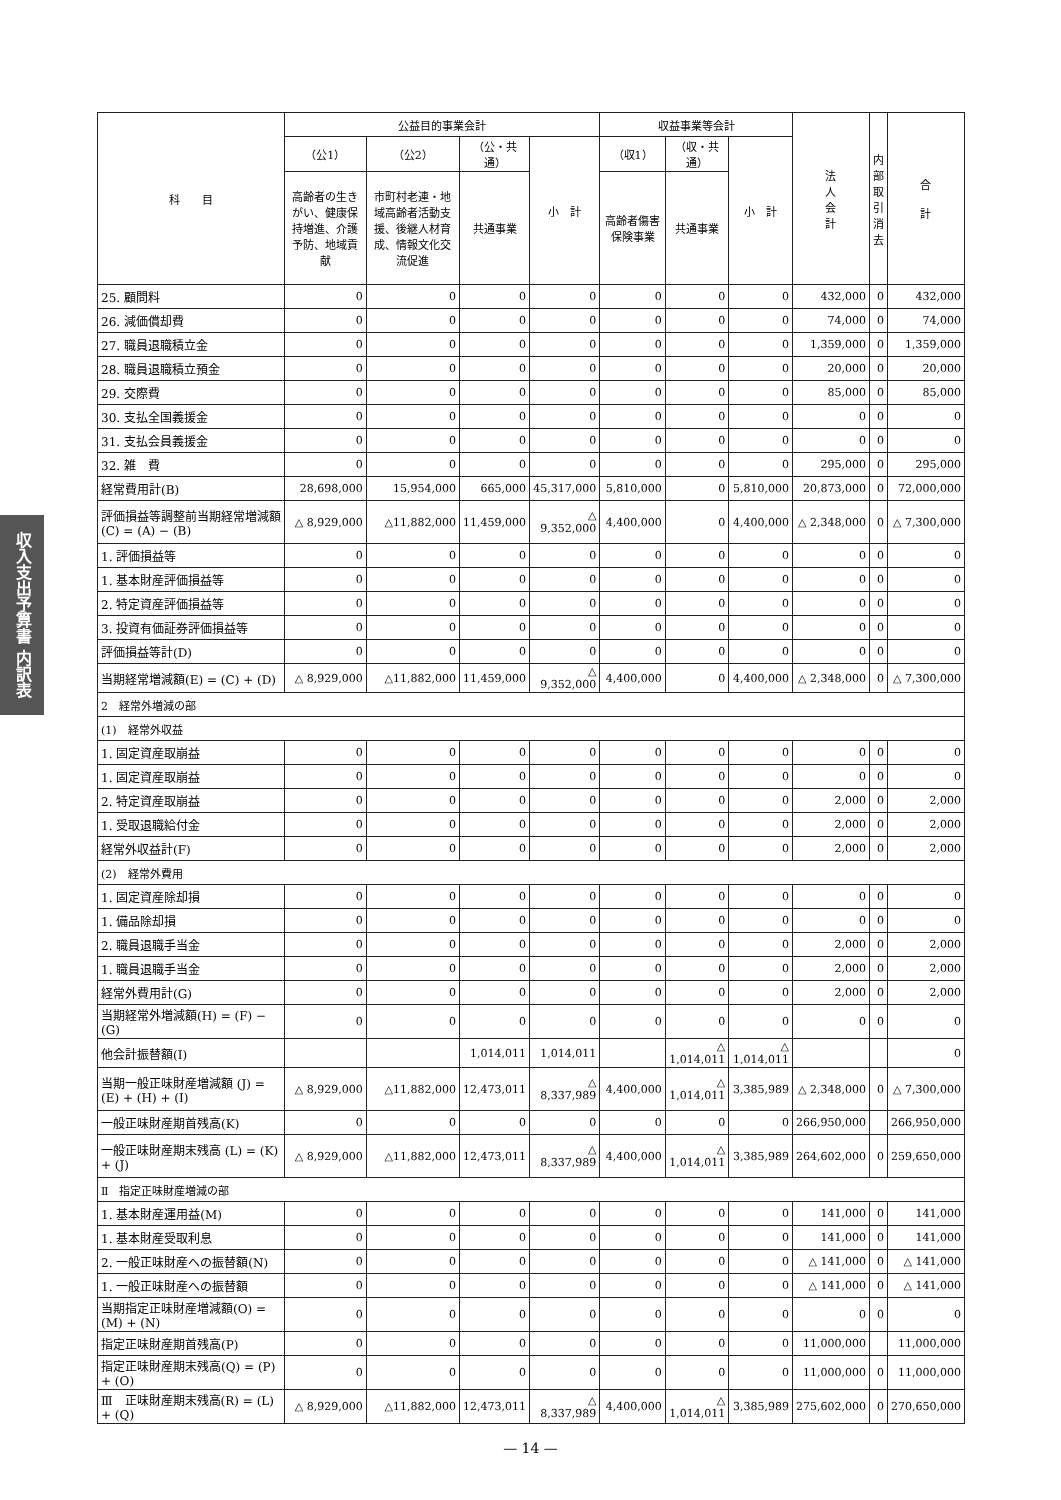収入支出予算書 内訳表
| 科 目 | 公益目的事業会計 | | | | 収益事業等会計 | | | 法 人 会 計 | 内 部 取 引 消 去 | 合 計 |
| --- | --- | --- | --- | --- | --- | --- | --- | --- | --- | --- |
| | （公1） | （公2） | （公・共通） | 小 計 | （収1） | （収・共通） | 小 計 | | | |
| | 高齢者の生きがい、健康保持増進、介護予防、地域貢献 | 市町村老連・地域高齢者活動支援、後継人材育成、情報文化交流促進 | 共通事業 | | 高齢者傷害保険事業 | 共通事業 | | | | |
| 25. 顧問料 | 0 | 0 | 0 | 0 | 0 | 0 | 0 | 432,000 | 0 | 432,000 |
| 26. 減価償却費 | 0 | 0 | 0 | 0 | 0 | 0 | 0 | 74,000 | 0 | 74,000 |
| 27. 職員退職積立金 | 0 | 0 | 0 | 0 | 0 | 0 | 0 | 1,359,000 | 0 | 1,359,000 |
| 28. 職員退職積立預金 | 0 | 0 | 0 | 0 | 0 | 0 | 0 | 20,000 | 0 | 20,000 |
| 29. 交際費 | 0 | 0 | 0 | 0 | 0 | 0 | 0 | 85,000 | 0 | 85,000 |
| 30. 支払全国義援金 | 0 | 0 | 0 | 0 | 0 | 0 | 0 | 0 | 0 | 0 |
| 31. 支払会員義援金 | 0 | 0 | 0 | 0 | 0 | 0 | 0 | 0 | 0 | 0 |
| 32. 雑 費 | 0 | 0 | 0 | 0 | 0 | 0 | 0 | 295,000 | 0 | 295,000 |
| 経常費用計(B) | 28,698,000 | 15,954,000 | 665,000 | 45,317,000 | 5,810,000 | 0 | 5,810,000 | 20,873,000 | 0 | 72,000,000 |
| 評価損益等調整前当期経常増減額(C) = (A) − (B) | △ 8,929,000 | △11,882,000 | 11,459,000 | △ 9,352,000 | 4,400,000 | 0 | 4,400,000 | △ 2,348,000 | 0 | △ 7,300,000 |
| 1. 評価損益等 | 0 | 0 | 0 | 0 | 0 | 0 | 0 | 0 | 0 | 0 |
| 1. 基本財産評価損益等 | 0 | 0 | 0 | 0 | 0 | 0 | 0 | 0 | 0 | 0 |
| 2. 特定資産評価損益等 | 0 | 0 | 0 | 0 | 0 | 0 | 0 | 0 | 0 | 0 |
| 3. 投資有価証券評価損益等 | 0 | 0 | 0 | 0 | 0 | 0 | 0 | 0 | 0 | 0 |
| 評価損益等計(D) | 0 | 0 | 0 | 0 | 0 | 0 | 0 | 0 | 0 | 0 |
| 当期経常増減額(E) = (C) + (D) | △ 8,929,000 | △11,882,000 | 11,459,000 | △ 9,352,000 | 4,400,000 | 0 | 4,400,000 | △ 2,348,000 | 0 | △ 7,300,000 |
| 2 経常外増減の部 | | | | | | | | | | |
| (1) 経常外収益 | | | | | | | | | | |
| 1. 固定資産取崩益 | 0 | 0 | 0 | 0 | 0 | 0 | 0 | 0 | 0 | 0 |
| 1. 固定資産取崩益 | 0 | 0 | 0 | 0 | 0 | 0 | 0 | 0 | 0 | 0 |
| 2. 特定資産取崩益 | 0 | 0 | 0 | 0 | 0 | 0 | 0 | 2,000 | 0 | 2,000 |
| 1. 受取退職給付金 | 0 | 0 | 0 | 0 | 0 | 0 | 0 | 2,000 | 0 | 2,000 |
| 経常外収益計(F) | 0 | 0 | 0 | 0 | 0 | 0 | 0 | 2,000 | 0 | 2,000 |
| (2) 経常外費用 | | | | | | | | | | |
| 1. 固定資産除却損 | 0 | 0 | 0 | 0 | 0 | 0 | 0 | 0 | 0 | 0 |
| 1. 備品除却損 | 0 | 0 | 0 | 0 | 0 | 0 | 0 | 0 | 0 | 0 |
| 2. 職員退職手当金 | 0 | 0 | 0 | 0 | 0 | 0 | 0 | 2,000 | 0 | 2,000 |
| 1. 職員退職手当金 | 0 | 0 | 0 | 0 | 0 | 0 | 0 | 2,000 | 0 | 2,000 |
| 経常外費用計(G) | 0 | 0 | 0 | 0 | 0 | 0 | 0 | 2,000 | 0 | 2,000 |
| 当期経常外増減額(H) = (F) − (G) | 0 | 0 | 0 | 0 | 0 | 0 | 0 | 0 | 0 | 0 |
| 他会計振替額(I) | | | 1,014,011 | 1,014,011 | | △ 1,014,011 | △ 1,014,011 | | | 0 |
| 当期一般正味財産増減額 (J) = (E) + (H) + (I) | △ 8,929,000 | △11,882,000 | 12,473,011 | △ 8,337,989 | 4,400,000 | △ 1,014,011 | 3,385,989 | △ 2,348,000 | 0 | △ 7,300,000 |
| 一般正味財産期首残高(K) | 0 | 0 | 0 | 0 | 0 | 0 | 0 | 266,950,000 | | 266,950,000 |
| 一般正味財産期末残高 (L) = (K) + (J) | △ 8,929,000 | △11,882,000 | 12,473,011 | △ 8,337,989 | 4,400,000 | △ 1,014,011 | 3,385,989 | 264,602,000 | 0 | 259,650,000 |
| Ⅱ 指定正味財産増減の部 | | | | | | | | | | |
| 1. 基本財産運用益(M) | 0 | 0 | 0 | 0 | 0 | 0 | 0 | 141,000 | 0 | 141,000 |
| 1. 基本財産受取利息 | 0 | 0 | 0 | 0 | 0 | 0 | 0 | 141,000 | 0 | 141,000 |
| 2. 一般正味財産への振替額(N) | 0 | 0 | 0 | 0 | 0 | 0 | 0 | △ 141,000 | 0 | △ 141,000 |
| 1. 一般正味財産への振替額 | 0 | 0 | 0 | 0 | 0 | 0 | 0 | △ 141,000 | 0 | △ 141,000 |
| 当期指定正味財産増減額(O) = (M) + (N) | 0 | 0 | 0 | 0 | 0 | 0 | 0 | 0 | 0 | 0 |
| 指定正味財産期首残高(P) | 0 | 0 | 0 | 0 | 0 | 0 | 0 | 11,000,000 | | 11,000,000 |
| 指定正味財産期末残高(Q) = (P) + (O) | 0 | 0 | 0 | 0 | 0 | 0 | 0 | 11,000,000 | 0 | 11,000,000 |
| Ⅲ 正味財産期末残高(R) = (L) + (Q) | △ 8,929,000 | △11,882,000 | 12,473,011 | △ 8,337,989 | 4,400,000 | △ 1,014,011 | 3,385,989 | 275,602,000 | 0 | 270,650,000 |
— 14 —